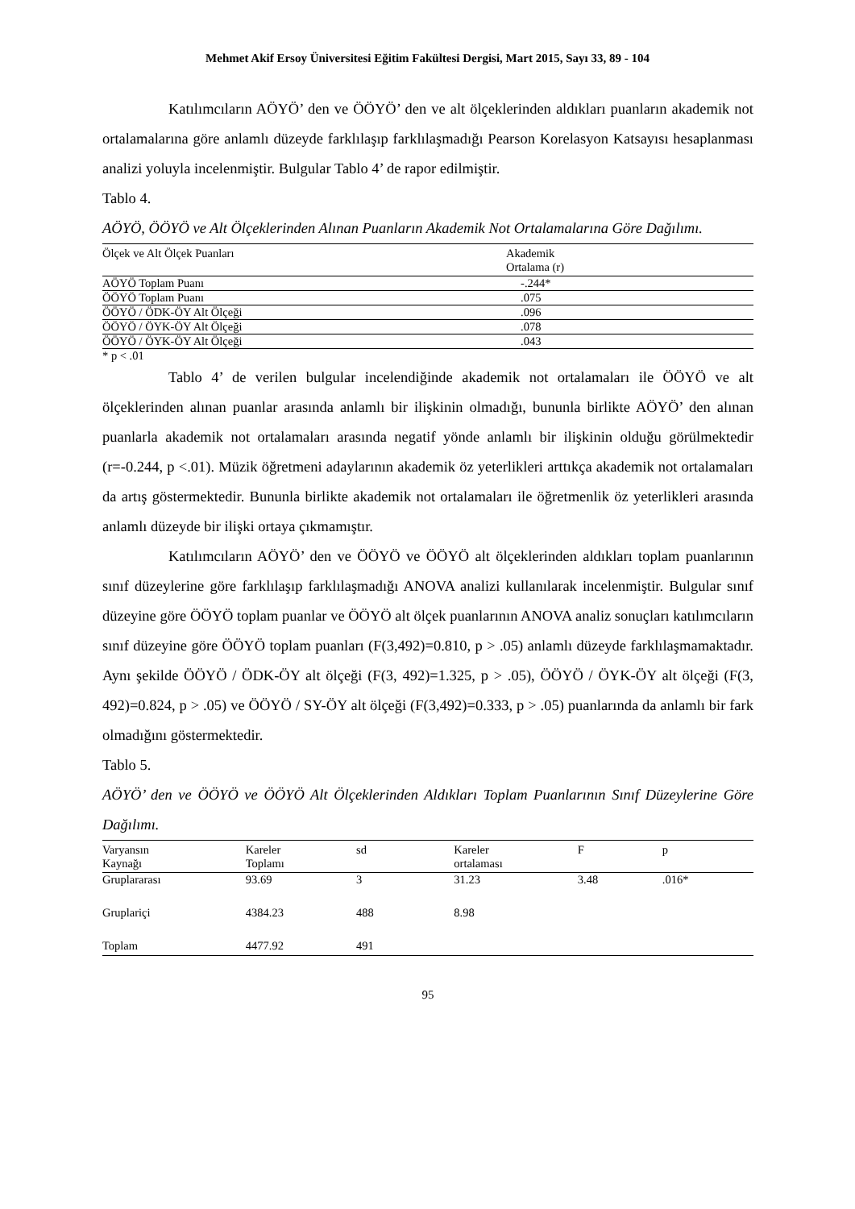Mehmet Akif Ersoy Üniversitesi Eğitim Fakültesi Dergisi, Mart 2015, Sayı 33, 89 - 104
Katılımcıların AÖYÖ’ den ve ÖÖYÖ’ den ve alt ölçeklerinden aldıkları puanların akademik not ortalamalarına göre anlamlı düzeyde farklılaşıp farklılaşmadığı Pearson Korelasyon Katsayısı hesaplanması analizi yoluyla incelenmiştir. Bulgular Tablo 4’ de rapor edilmiştir.
Tablo 4.
AÖYÖ, ÖÖYÖ ve Alt Ölçeklerinden Alınan Puanların Akademik Not Ortalamalarına Göre Dağılımı.
| Ölçek ve Alt Ölçek Puanları | Akademik Ortalama (r) |
| --- | --- |
| AÖYÖ Toplam Puanı | -.244* |
| ÖÖYÖ Toplam Puanı | .075 |
| ÖÖYÖ / ÖDK-ÖY Alt Ölçeği | .096 |
| ÖÖYÖ / ÖYK-ÖY Alt Ölçeği | .078 |
| ÖÖYÖ / ÖYK-ÖY Alt Ölçeği | .043 |
* p < .01
Tablo 4’ de verilen bulgular incelendiğinde akademik not ortalamaları ile ÖÖYÖ ve alt ölçeklerinden alınan puanlar arasında anlamlı bir ilişkinin olmadığı, bununla birlikte AÖYÖ’ den alınan puanlarla akademik not ortalamaları arasında negatif yönde anlamlı bir ilişkinin olduğu görülmektedir (r=-0.244, p <.01). Müzik öğretmeni adaylarının akademik öz yeterlikleri arttıkça akademik not ortalamaları da artış göstermektedir. Bununla birlikte akademik not ortalamaları ile öğretmenlik öz yeterlikleri arasında anlamlı düzeyde bir ilişki ortaya çıkmamıştır.
Katılımcıların AÖYÖ’ den ve ÖÖYÖ ve ÖÖYÖ alt ölçeklerinden aldıkları toplam puanlarının sınıf düzeylerine göre farklılaşıp farklılaşmadığı ANOVA analizi kullanılarak incelenmiştir. Bulgular sınıf düzeyine göre ÖÖYÖ toplam puanlar ve ÖÖYÖ alt ölçek puanlarının ANOVA analiz sonuçları katılımcıların sınıf düzeyine göre ÖÖYÖ toplam puanları (F(3,492)=0.810, p > .05) anlamlı düzeyde farklılaşmamaktadır. Aynı şekilde ÖÖYÖ / ÖDK-ÖY alt ölçeği (F(3, 492)=1.325, p > .05), ÖÖYÖ / ÖYK-ÖY alt ölçeği (F(3, 492)=0.824, p > .05) ve ÖÖYÖ / SY-ÖY alt ölçeği (F(3,492)=0.333, p > .05) puanlarında da anlamlı bir fark olmadığını göstermektedir.
Tablo 5.
AÖYÖ’ den ve ÖÖYÖ ve ÖÖYÖ Alt Ölçeklerinden Aldıkları Toplam Puanlarının Sınıf Düzeylerine Göre Dağılımı.
| Varyansın Kaynağı | Kareler Toplamı | sd | Kareler ortalaması | F | p |
| --- | --- | --- | --- | --- | --- |
| Gruplararası | 93.69 | 3 | 31.23 | 3.48 | .016* |
| Gruplariçi | 4384.23 | 488 | 8.98 | | |
| Toplam | 4477.92 | 491 | | | |
95